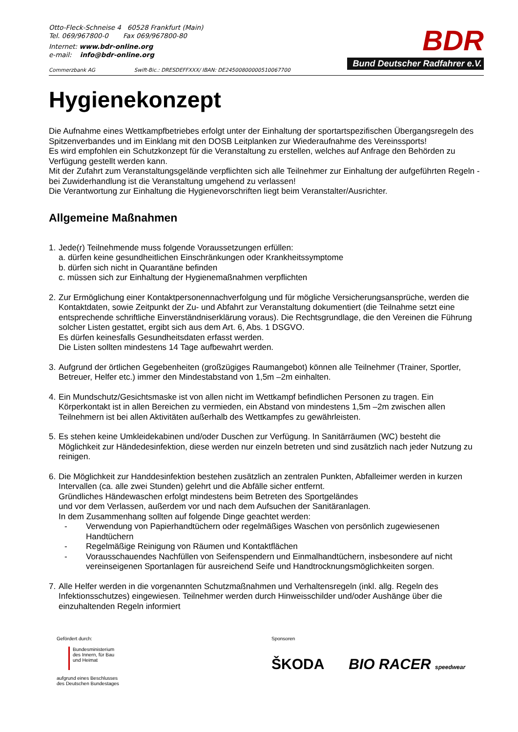Otto-Fleck-Schneise 4 60528 Frankfurt (Main)
Tel. 069/967800-0 Fax 069/967800-80
Internet: www.bdr-online.org
e-mail: info@bdr-online.org
Commerzbank AG Swift-Bic.: DRESDEFFXXX/ IBAN: DE24500800000510067700
BDR
Bund Deutscher Radfahrer e.V.
Hygienekonzept
Die Aufnahme eines Wettkampfbetriebes erfolgt unter der Einhaltung der sportartspezifischen Übergangsregeln des Spitzenverbandes und im Einklang mit den DOSB Leitplanken zur Wiederaufnahme des Vereinssports!
Es wird empfohlen ein Schutzkonzept für die Veranstaltung zu erstellen, welches auf Anfrage den Behörden zu Verfügung gestellt werden kann.
Mit der Zufahrt zum Veranstaltungsgelände verpflichten sich alle Teilnehmer zur Einhaltung der aufgeführten Regeln - bei Zuwiderhandlung ist die Veranstaltung umgehend zu verlassen!
Die Verantwortung zur Einhaltung die Hygienevorschriften liegt beim Veranstalter/Ausrichter.
Allgemeine Maßnahmen
1.
Jede(r) Teilnehmende muss folgende Voraussetzungen erfüllen:
a. dürfen keine gesundheitlichen Einschränkungen oder Krankheitssymptome
b. dürfen sich nicht in Quarantäne befinden
c. müssen sich zur Einhaltung der Hygienemaßnahmen verpflichten
2.
Zur Ermöglichung einer Kontaktpersonennachverfolgung und für mögliche Versicherungsansprüche, werden die Kontaktdaten, sowie Zeitpunkt der Zu- und Abfahrt zur Veranstaltung dokumentiert (die Teilnahme setzt eine entsprechende schriftliche Einverständniserklärung voraus). Die Rechtsgrundlage, die den Vereinen die Führung solcher Listen gestattet, ergibt sich aus dem Art. 6, Abs. 1 DSGVO.
Es dürfen keinesfalls Gesundheitsdaten erfasst werden.
Die Listen sollten mindestens 14 Tage aufbewahrt werden.
3.
Aufgrund der örtlichen Gegebenheiten (großzügiges Raumangebot) können alle Teilnehmer (Trainer, Sportler, Betreuer, Helfer etc.) immer den Mindestabstand von 1,5m –2m einhalten.
4.
Ein Mundschutz/Gesichtsmaske ist von allen nicht im Wettkampf befindlichen Personen zu tragen. Ein Körperkontakt ist in allen Bereichen zu vermieden, ein Abstand von mindestens 1,5m –2m zwischen allen Teilnehmern ist bei allen Aktivitäten außerhalb des Wettkampfes zu gewährleisten.
5.
Es stehen keine Umkleidekabinen und/oder Duschen zur Verfügung. In Sanitärräumen (WC) besteht die Möglichkeit zur Händedesinfektion, diese werden nur einzeln betreten und sind zusätzlich nach jeder Nutzung zu reinigen.
6.
Die Möglichkeit zur Handdesinfektion bestehen zusätzlich an zentralen Punkten, Abfalleimer werden in kurzen Intervallen (ca. alle zwei Stunden) gelehrt und die Abfälle sicher entfernt.
Gründliches Händewaschen erfolgt mindestens beim Betreten des Sportgeländes
und vor dem Verlassen, außerdem vor und nach dem Aufsuchen der Sanitäranlagen.
In dem Zusammenhang sollten auf folgende Dinge geachtet werden:
- Verwendung von Papierhandtüchern oder regelmäßiges Waschen von persönlich zugewiesenen Handtüchern
- Regelmäßige Reinigung von Räumen und Kontaktflächen
- Vorausschauendes Nachfüllen von Seifenspendern und Einmalhandtüchern, insbesondere auf nicht vereinseigenen Sportanlagen für ausreichend Seife und Handtrocknungsmöglichkeiten sorgen.
7.
Alle Helfer werden in die vorgenannten Schutzmaßnahmen und Verhaltensregeln (inkl. allg. Regeln des Infektionsschutzes) eingewiesen. Teilnehmer werden durch Hinweisschilder und/oder Aushänge über die einzuhaltenden Regeln informiert
Gefördert durch:
Bundesministerium
des Innern, für Bau
und Heimat
aufgrund eines Beschlusses
des Deutschen Bundestages
Sponsoren
ŠKODA BIO RACER speedwear